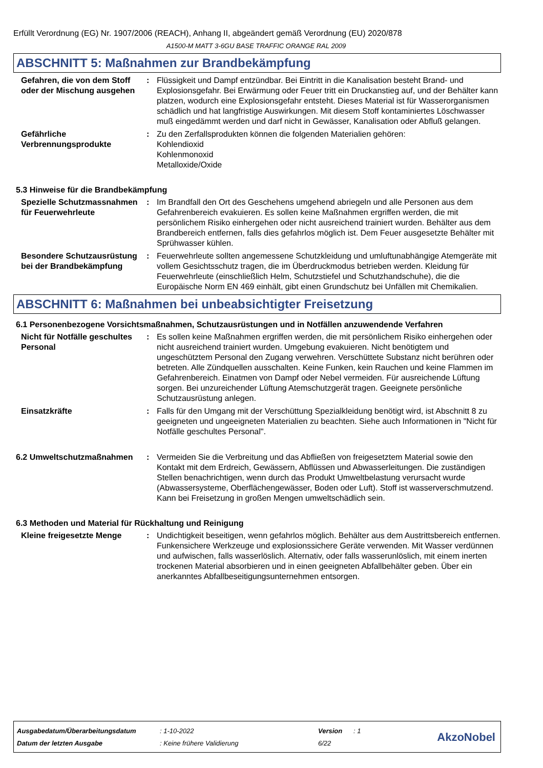Erfüllt Verordnung (EG) Nr. 1907/2006 (REACH), Anhang II, abgeändert gemäß Verordnung (EU) 2020/878
A1500-M MATT 3-6GU BASE TRAFFIC ORANGE RAL 2009
ABSCHNITT 5: Maßnahmen zur Brandbekämpfung
Gefahren, die von dem Stoff oder der Mischung ausgehen
: Flüssigkeit und Dampf entzündbar. Bei Eintritt in die Kanalisation besteht Brand- und Explosionsgefahr. Bei Erwärmung oder Feuer tritt ein Druckanstieg auf, und der Behälter kann platzen, wodurch eine Explosionsgefahr entsteht. Dieses Material ist für Wasserorganismen schädlich und hat langfristige Auswirkungen. Mit diesem Stoff kontaminiertes Löschwasser muß eingedämmt werden und darf nicht in Gewässer, Kanalisation oder Abfluß gelangen.
Gefährliche Verbrennungsprodukte
: Zu den Zerfallsprodukten können die folgenden Materialien gehören:
Kohlendioxid
Kohlenmonoxid
Metalloxide/Oxide
5.3 Hinweise für die Brandbekämpfung
Spezielle Schutzmassnahmen für Feuerwehrleute
: Im Brandfall den Ort des Geschehens umgehend abriegeln und alle Personen aus dem Gefahrenbereich evakuieren. Es sollen keine Maßnahmen ergriffen werden, die mit persönlichem Risiko einhergehen oder nicht ausreichend trainiert wurden. Behälter aus dem Brandbereich entfernen, falls dies gefahrlos möglich ist. Dem Feuer ausgesetzte Behälter mit Sprühwasser kühlen.
Besondere Schutzausrüstung bei der Brandbekämpfung
: Feuerwehrleute sollten angemessene Schutzkleidung und umluftunabhängige Atemgeräte mit vollem Gesichtsschutz tragen, die im Überdruckmodus betrieben werden. Kleidung für Feuerwehrleute (einschließlich Helm, Schutzstiefel und Schutzhandschuhe), die die Europäische Norm EN 469 einhält, gibt einen Grundschutz bei Unfällen mit Chemikalien.
ABSCHNITT 6: Maßnahmen bei unbeabsichtigter Freisetzung
6.1 Personenbezogene Vorsichtsmaßnahmen, Schutzausrüstungen und in Notfällen anzuwendende Verfahren
Nicht für Notfälle geschultes Personal
: Es sollen keine Maßnahmen ergriffen werden, die mit persönlichem Risiko einhergehen oder nicht ausreichend trainiert wurden. Umgebung evakuieren. Nicht benötigtem und ungeschütztem Personal den Zugang verwehren. Verschüttete Substanz nicht berühren oder betreten. Alle Zündquellen ausschalten. Keine Funken, kein Rauchen und keine Flammen im Gefahrenbereich. Einatmen von Dampf oder Nebel vermeiden. Für ausreichende Lüftung sorgen. Bei unzureichender Lüftung Atemschutzgerät tragen. Geeignete persönliche Schutzausrüstung anlegen.
Einsatzkräfte : Falls für den Umgang mit der Verschüttung Spezialkleidung benötigt wird, ist Abschnitt 8 zu geeigneten und ungeeigneten Materialien zu beachten. Siehe auch Informationen in "Nicht für Notfälle geschultes Personal".
6.2 Umweltschutzmaßnahmen : Vermeiden Sie die Verbreitung und das Abfließen von freigesetztem Material sowie den Kontakt mit dem Erdreich, Gewässern, Abflüssen und Abwasserleitungen. Die zuständigen Stellen benachrichtigen, wenn durch das Produkt Umweltbelastung verursacht wurde (Abwassersysteme, Oberflächengewässer, Boden oder Luft). Stoff ist wasserverschmutzend. Kann bei Freisetzung in großen Mengen umweltschädlich sein.
6.3 Methoden und Material für Rückhaltung und Reinigung
Kleine freigesetzte Menge : Undichtigkeit beseitigen, wenn gefahrlos möglich. Behälter aus dem Austrittsbereich entfernen. Funkensichere Werkzeuge und explosionssichere Geräte verwenden. Mit Wasser verdünnen und aufwischen, falls wasserlöslich. Alternativ, oder falls wasserunlöslich, mit einem inerten trockenen Material absorbieren und in einen geeigneten Abfallbehälter geben. Über ein anerkanntes Abfallbeseitigungsunternehmen entsorgen.
| Ausgabedatum/Überarbeitungsdatum | : 1-10-2022 | Version | : 1 |
| Datum der letzten Ausgabe | : Keine frühere Validierung | 6/22 | |
AkzoNobel